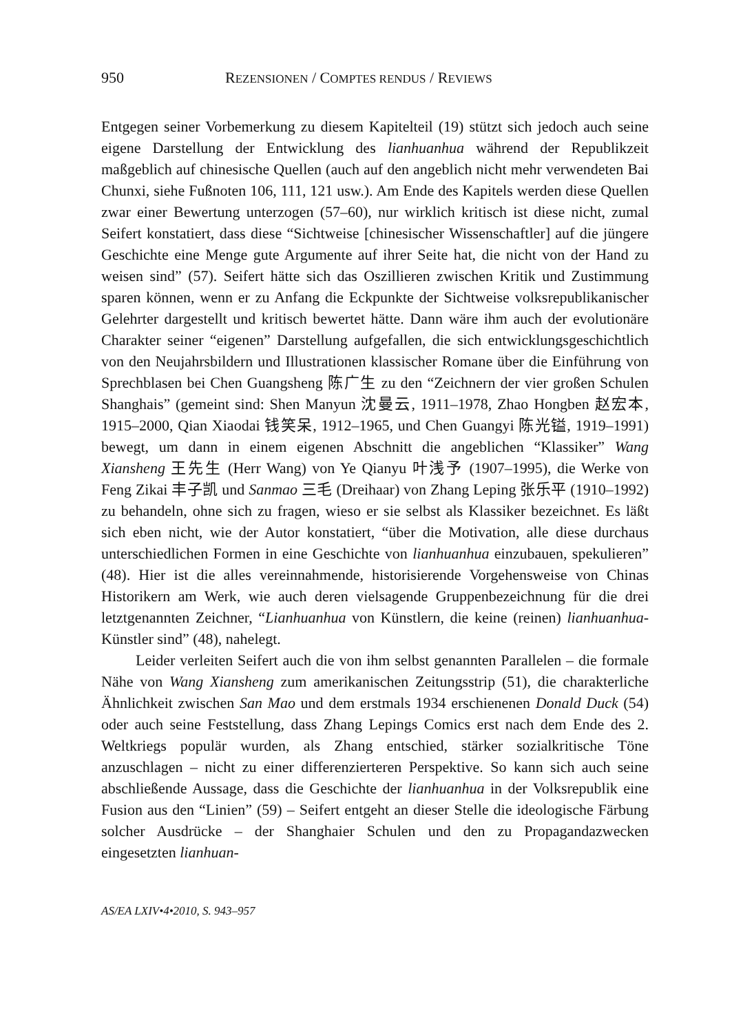950 REZENSIONEN / COMPTES RENDUS / REVIEWS
Entgegen seiner Vorbemerkung zu diesem Kapitelteil (19) stützt sich jedoch auch seine eigene Darstellung der Entwicklung des lianhuanhua während der Republikzeit maßgeblich auf chinesische Quellen (auch auf den angeblich nicht mehr verwendeten Bai Chunxi, siehe Fußnoten 106, 111, 121 usw.). Am Ende des Kapitels werden diese Quellen zwar einer Bewertung unterzogen (57–60), nur wirklich kritisch ist diese nicht, zumal Seifert konstatiert, dass diese “Sichtweise [chinesischer Wissenschaftler] auf die jüngere Geschichte eine Menge gute Argumente auf ihrer Seite hat, die nicht von der Hand zu weisen sind” (57). Seifert hätte sich das Oszillieren zwischen Kritik und Zustimmung sparen können, wenn er zu Anfang die Eckpunkte der Sichtweise volksrepublikanischer Gelehrter dargestellt und kritisch bewertet hätte. Dann wäre ihm auch der evolutionäre Charakter seiner “eigenen” Darstellung aufgefallen, die sich entwicklungsgeschichtlich von den Neujahrsbildern und Illustrationen klassischer Romane über die Einführung von Sprechblasen bei Chen Guangsheng 陈广生 zu den “Zeichnern der vier großen Schulen Shanghais” (gemeint sind: Shen Manyun 沈曼云, 1911–1978, Zhao Hongben 赵宏本, 1915–2000, Qian Xiaodai 钱笑呆, 1912–1965, und Chen Guangyi 陈光镒, 1919–1991) bewegt, um dann in einem eigenen Abschnitt die angeblichen “Klassiker” Wang Xiansheng 王先生 (Herr Wang) von Ye Qianyu 叶浅予 (1907–1995), die Werke von Feng Zikai 丰子凯 und Sanmao 三毛 (Dreihaar) von Zhang Leping 张乐平 (1910–1992) zu behandeln, ohne sich zu fragen, wieso er sie selbst als Klassiker bezeichnet. Es läßt sich eben nicht, wie der Autor konstatiert, “über die Motivation, alle diese durchaus unterschiedlichen Formen in eine Geschichte von lianhuanhua einzubauen, spekulieren” (48). Hier ist die alles vereinnahmende, historisierende Vorgehensweise von Chinas Historikern am Werk, wie auch deren vielsagende Gruppenbezeichnung für die drei letztgenannten Zeichner, “Lianhuanhua von Künstlern, die keine (reinen) lianhuanhua-Künstler sind” (48), nahelegt.
Leider verleiten Seifert auch die von ihm selbst genannten Parallelen – die formale Nähe von Wang Xiansheng zum amerikanischen Zeitungsstrip (51), die charakterliche Ähnlichkeit zwischen San Mao und dem erstmals 1934 erschienenen Donald Duck (54) oder auch seine Feststellung, dass Zhang Lepings Comics erst nach dem Ende des 2. Weltkriegs populär wurden, als Zhang entschied, stärker sozialkritische Töne anzuschlagen – nicht zu einer differenzierteren Perspektive. So kann sich auch seine abschließende Aussage, dass die Geschichte der lianhuanhua in der Volksrepublik eine Fusion aus den “Linien” (59) – Seifert entgeht an dieser Stelle die ideologische Färbung solcher Ausdrücke – der Shanghaier Schulen und den zu Propagandazwecken eingesetzten lianhuan-
AS/EA LXIV•4•2010, S. 943–957